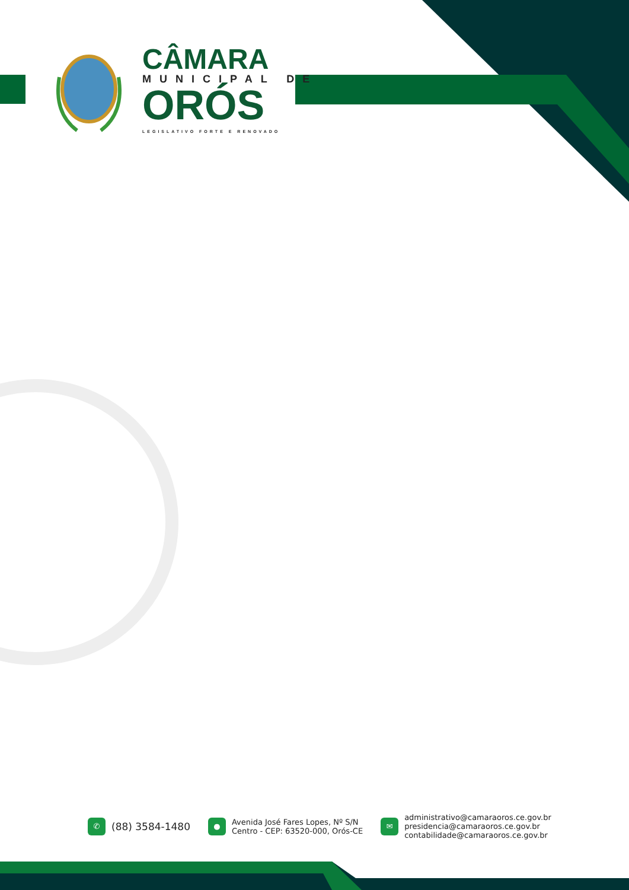CÂMARA
MUNICIPAL DE
ORÓS
LEGISLATIVO FORTE E RENOVADO
✆ (88) 3584-1480
● Avenida José Fares Lopes, Nº S/N
Centro - CEP: 63520-000, Orós-CE
✉ administrativo@camaraoros.ce.gov.br
presidencia@camaraoros.ce.gov.br
contabilidade@camaraoros.ce.gov.br